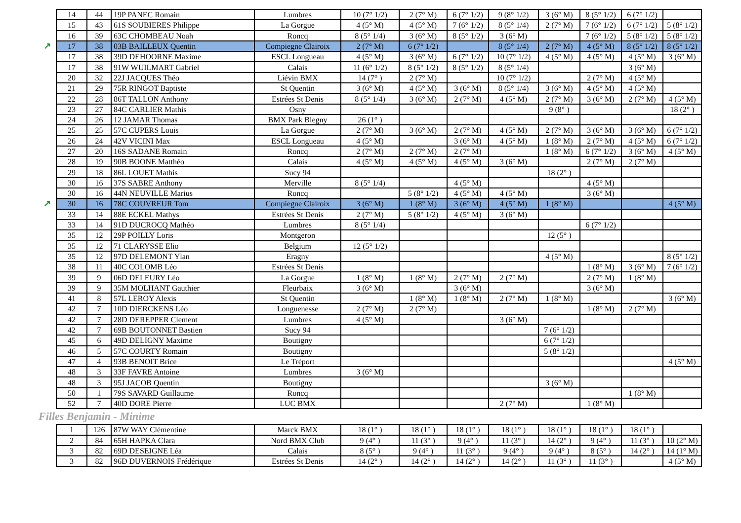| 14 | 44 | 19P PANEC Romain | Lumbres | 10 (7° 1/2) | 2 (7° M) | 6 (7° 1/2) | 9 (8° 1/2) | 3 (6° M) | 8 (5° 1/2) | 6 (7° 1/2) | |
| 15 | 43 | 61S SOUBIERES Philippe | La Gorgue | 4 (5° M) | 4 (5° M) | 7 (6° 1/2) | 8 (5° 1/4) | 2 (7° M) | 7 (6° 1/2) | 6 (7° 1/2) | 5 (8° 1/2) |
| 16 | 39 | 63C CHOMBEAU Noah | Roncq | 8 (5° 1/4) | 3 (6° M) | 8 (5° 1/2) | 3 (6° M) | | 7 (6° 1/2) | 5 (8° 1/2) | 5 (8° 1/2) |
| ↗ 17 | 38 | 03B BAILLEUX Quentin | Compiegne Clairoix | 2 (7° M) | 6 (7° 1/2) | | 8 (5° 1/4) | 2 (7° M) | 4 (5° M) | 8 (5° 1/2) | 8 (5° 1/2) |
| 17 | 38 | 39D DEHOORNE Maxime | ESCL Longueau | 4 (5° M) | 3 (6° M) | 6 (7° 1/2) | 10 (7° 1/2) | 4 (5° M) | 4 (5° M) | 4 (5° M) | 3 (6° M) |
| 17 | 38 | 91W WUILMART Gabriel | Calais | 11 (6° 1/2) | 8 (5° 1/2) | 8 (5° 1/2) | 8 (5° 1/4) | | | 3 (6° M) | |
| 20 | 32 | 22J JACQUES Théo | Liévin BMX | 14 (7° ) | 2 (7° M) | | 10 (7° 1/2) | | 2 (7° M) | 4 (5° M) | |
| 21 | 29 | 75R RINGOT Baptiste | St Quentin | 3 (6° M) | 4 (5° M) | 3 (6° M) | 8 (5° 1/4) | 3 (6° M) | 4 (5° M) | 4 (5° M) | |
| 22 | 28 | 86T TALLON Anthony | Estrées St Denis | 8 (5° 1/4) | 3 (6° M) | 2 (7° M) | 4 (5° M) | 2 (7° M) | 3 (6° M) | 2 (7° M) | 4 (5° M) |
| 23 | 27 | 84C CARLIER Mathis | Osny | | | | | 9 (8° ) | | | 18 (2° ) |
| 24 | 26 | 12 JAMAR Thomas | BMX Park Blegny | 26 (1° ) | | | | | | | |
| 25 | 25 | 57C CUPERS Louis | La Gorgue | 2 (7° M) | 3 (6° M) | 2 (7° M) | 4 (5° M) | 2 (7° M) | 3 (6° M) | 3 (6° M) | 6 (7° 1/2) |
| 26 | 24 | 42V VICINI Max | ESCL Longueau | 4 (5° M) | | 3 (6° M) | 4 (5° M) | 1 (8° M) | 2 (7° M) | 4 (5° M) | 6 (7° 1/2) |
| 27 | 20 | 16S SADANE Romain | Roncq | 2 (7° M) | 2 (7° M) | 2 (7° M) | | 1 (8° M) | 6 (7° 1/2) | 3 (6° M) | 4 (5° M) |
| 28 | 19 | 90B BOONE Matthéo | Calais | 4 (5° M) | 4 (5° M) | 4 (5° M) | 3 (6° M) | | 2 (7° M) | 2 (7° M) | |
| 29 | 18 | 86L LOUET Mathis | Sucy 94 | | | | | 18 (2° ) | | | |
| 30 | 16 | 37S SABRE Anthony | Merville | 8 (5° 1/4) | | 4 (5° M) | | | 4 (5° M) | | |
| 30 | 16 | 44N NEUVILLE Marius | Roncq | | 5 (8° 1/2) | 4 (5° M) | 4 (5° M) | | 3 (6° M) | | |
| ↗ 30 | 16 | 78C COUVREUR Tom | Compiegne Clairoix | 3 (6° M) | 1 (8° M) | 3 (6° M) | 4 (5° M) | 1 (8° M) | | | 4 (5° M) |
| 33 | 14 | 88E ECKEL Mathys | Estrées St Denis | 2 (7° M) | 5 (8° 1/2) | 4 (5° M) | 3 (6° M) | | | | |
| 33 | 14 | 91D DUCROCQ Mathéo | Lumbres | 8 (5° 1/4) | | | | | 6 (7° 1/2) | | |
| 35 | 12 | 29P POILLY Loris | Montgeron | | | | | 12 (5° ) | | | |
| 35 | 12 | 71 CLARYSSE Elio | Belgium | 12 (5° 1/2) | | | | | | | |
| 35 | 12 | 97D DELEMONT Ylan | Eragny | | | | | 4 (5° M) | | | 8 (5° 1/2) |
| 38 | 11 | 40C COLOMB Léo | Estrées St Denis | | | | | | 1 (8° M) | 3 (6° M) | 7 (6° 1/2) |
| 39 | 9 | 06D DELEURY Léo | La Gorgue | 1 (8° M) | 1 (8° M) | 2 (7° M) | 2 (7° M) | | 2 (7° M) | 1 (8° M) | |
| 39 | 9 | 35M MOLHANT Gauthier | Fleurbaix | 3 (6° M) | | 3 (6° M) | | | 3 (6° M) | | |
| 41 | 8 | 57L LEROY Alexis | St Quentin | | 1 (8° M) | 1 (8° M) | 2 (7° M) | 1 (8° M) | | | 3 (6° M) |
| 42 | 7 | 10D DIERCKENS Léo | Longuenesse | 2 (7° M) | 2 (7° M) | | | | 1 (8° M) | 2 (7° M) | |
| 42 | 7 | 28D DEREPPER Clement | Lumbres | 4 (5° M) | | | 3 (6° M) | | | | |
| 42 | 7 | 69B BOUTONNET Bastien | Sucy 94 | | | | | 7 (6° 1/2) | | | |
| 45 | 6 | 49D DELIGNY Maxime | Boutigny | | | | | 6 (7° 1/2) | | | |
| 46 | 5 | 57C COURTY Romain | Boutigny | | | | | 5 (8° 1/2) | | | |
| 47 | 4 | 93B BENOIT Brice | Le Tréport | | | | | | | | 4 (5° M) |
| 48 | 3 | 33F FAVRE Antoine | Lumbres | 3 (6° M) | | | | | | | |
| 48 | 3 | 95J JACOB Quentin | Boutigny | | | | | 3 (6° M) | | | |
| 50 | 1 | 79S SAVARD Guillaume | Roncq | | | | | | | 1 (8° M) | |
| 52 | 7 | 40D DORE Pierre | LUC BMX | | | | 2 (7° M) | | 1 (8° M) | | |
Filles Benjamin - Minime
| 1 | 126 | 87W WAY Clémentine | Marck BMX | 18 (1° ) | 18 (1° ) | 18 (1° ) | 18 (1° ) | 18 (1° ) | 18 (1° ) | 18 (1° ) | |
| 2 | 84 | 65H HAPKA Clara | Nord BMX Club | 9 (4° ) | 11 (3° ) | 9 (4° ) | 11 (3° ) | 14 (2° ) | 9 (4° ) | 11 (3° ) | 10 (2° M) |
| 3 | 82 | 69D DESEIGNE Léa | Calais | 8 (5° ) | 9 (4° ) | 11 (3° ) | 9 (4° ) | 9 (4° ) | 8 (5° ) | 14 (2° ) | 14 (1° M) |
| 3 | 82 | 96D DUVERNOIS Frédérique | Estrées St Denis | 14 (2° ) | 14 (2° ) | 14 (2° ) | 14 (2° ) | 11 (3° ) | 11 (3° ) | | 4 (5° M) |